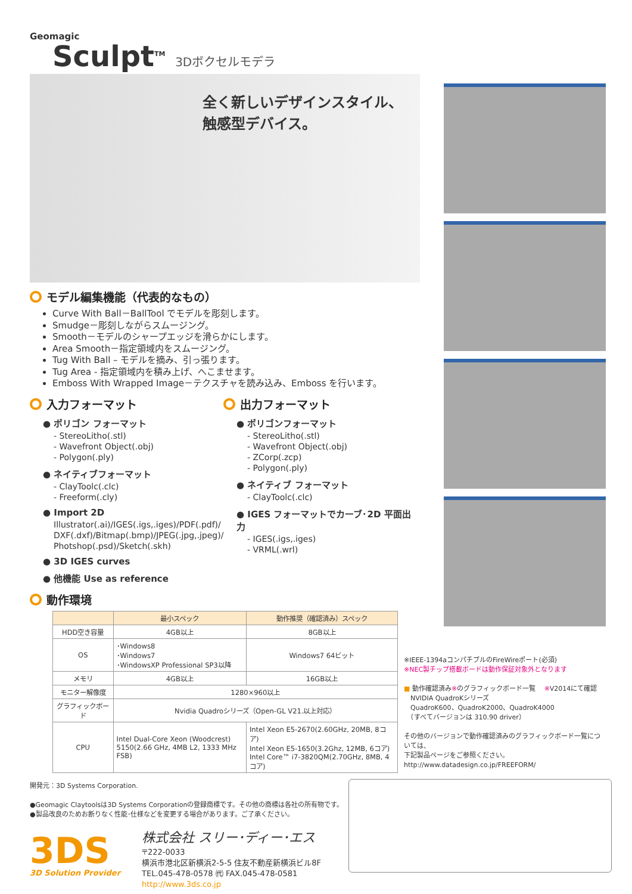Geomagic
Sculpt<sup>TM</sup> 3Dボクセルモデラ
全く新しいデザインスタイル、
触感型デバイス。
モデル編集機能（代表的なもの）
Curve With Ball－BallTool でモデルを彫刻します。
Smudge－彫刻しながらスムージング。
Smooth－モデルのシャープエッジを滑らかにします。
Area Smooth－指定領域内をスムージング。
Tug With Ball – モデルを摘み、引っ張ります。
Tug Area - 指定領域内を積み上げ、へこませます。
Emboss With Wrapped Image－テクスチャを読み込み、Emboss を行います。
入力フォーマット
● ポリゴン フォーマット
- StereoLitho(.stl)
- Wavefront Object(.obj)
- Polygon(.ply)
● ネイティブフォーマット
- ClayToolc(.clc)
- Freeform(.cly)
● Import 2D
Illustrator(.ai)/IGES(.igs,.iges)/PDF(.pdf)/
DXF(.dxf)/Bitmap(.bmp)/JPEG(.jpg,.jpeg)/
Photshop(.psd)/Sketch(.skh)
● 3D IGES curves
● 他機能 Use as reference
出力フォーマット
● ポリゴンフォーマット
- StereoLitho(.stl)
- Wavefront Object(.obj)
- ZCorp(.zcp)
- Polygon(.ply)
● ネイティブ フォーマット
- ClayToolc(.clc)
● IGES フォーマットでカーブ･2D 平面出力
- IGES(.igs,.iges)
- VRML(.wrl)
動作環境
| | 最小スペック | 動作推奨（確認済み）スペック |
| --- | --- | --- |
| HDD空き容量 | 4GB以上 | 8GB以上 |
| OS | ･Windows8 ･Windows7 ･WindowsXP Professional SP3以降 | Windows7 64ビット |
| メモリ | 4GB以上 | 16GB以上 |
| モニター解像度 | 1280×960以上 | |
| グラフィックボード | Nvidia Quadroシリーズ（Open-GL V21.以上対応） | |
| CPU | Intel Dual-Core Xeon (Woodcrest) 5150(2.66 GHz, 4MB L2, 1333 MHz FSB) | Intel Xeon E5-2670(2.60GHz, 20MB, 8コア) Intel Xeon E5-1650(3.2Ghz, 12MB, 6コア) Intel Core™ i7-3820QM(2.70GHz, 8MB, 4コア) |
開発元：3D Systems Corporation.
●Geomagic Claytoolsは3D Systems Corporationの登録商標です。その他の商標は各社の所有物です。
●製品改良のためお断りなく性能･仕様などを変更する場合があります。ご了承ください。
3DS
3D Solution Provider
株式会社 スリー･ディー･エス
〒222-0033
横浜市港北区新横浜2-5-5 住友不動産新横浜ビル8F
TEL.045-478-0578 ㈹ FAX.045-478-0581
http://www.3ds.co.jp
※IEEE-1394aコンパチブルのFireWireポート(必須)
※NEC製チップ搭載ボードは動作保証対象外となります
■ 動作確認済み※のグラフィックボード一覧 　※V2014にて確認
　NVIDIA QuadroKシリーズ
　QuadroK600、QuadroK2000、QuadroK4000
　（すべてバージョンは 310.90 driver）
その他のバージョンで動作確認済みのグラフィックボード一覧については、
下記製品ページをご参照ください。
http://www.datadesign.co.jp/FREEFORM/